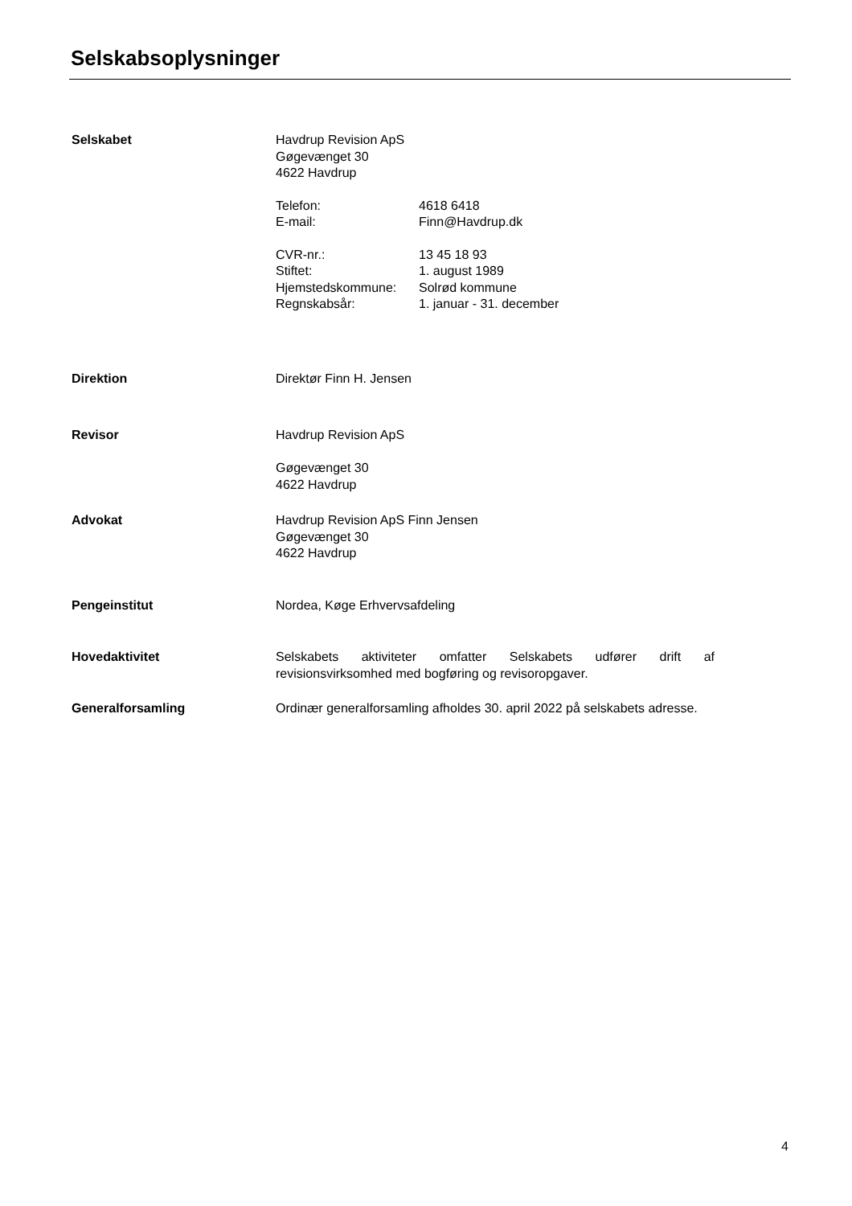Selskabsoplysninger
Selskabet Havdrup Revision ApS
Gøgevænget 30
4622 Havdrup
Telefon: 4618 6418
E-mail: Finn@Havdrup.dk
CVR-nr.: 13 45 18 93
Stiftet: 1. august 1989
Hjemstedskommune: Solrød kommune
Regnskabsår: 1. januar - 31. december
Direktion Direktør Finn H. Jensen
Revisor Havdrup Revision ApS
Gøgevænget 30
4622 Havdrup
Advokat Havdrup Revision ApS Finn Jensen
Gøgevænget 30
4622 Havdrup
Pengeinstitut Nordea, Køge Erhvervsafdeling
Hovedaktivitet Selskabets aktiviteter omfatter Selskabets udfører drift af revisionsvirksomhed med bogføring og revisoropgaver.
Generalforsamling Ordinær generalforsamling afholdes 30. april 2022 på selskabets adresse.
4